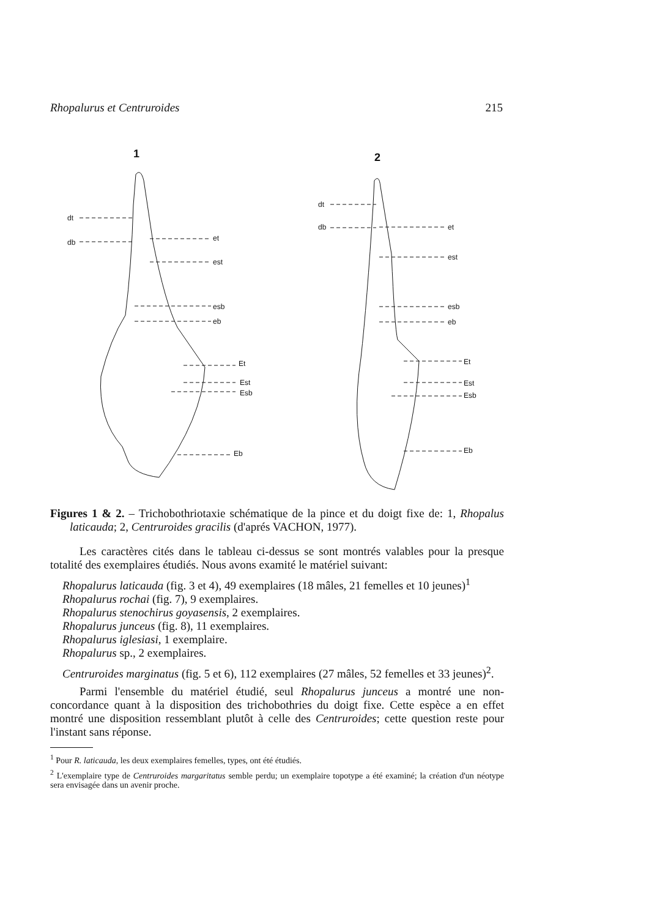Rhopalurus et Centruroides 215
1
2
dt
db
et
est
esb
eb
Et
Est
Esb
Eb
dt
db
et
est
esb
eb
Et
Est
Esb
Eb
Figures 1 & 2. – Trichobothriotaxie schématique de la pince et du doigt fixe de: 1, Rhopalus laticauda; 2, Centruroides gracilis (d'aprés VACHON, 1977).
Les caractères cités dans le tableau ci-dessus se sont montrés valables pour la presque totalité des exemplaires étudiés. Nous avons examité le matériel suivant:
Rhopalurus laticauda (fig. 3 et 4), 49 exemplaires (18 mâles, 21 femelles et 10 jeunes)<sup>1</sup>
Rhopalurus rochai (fig. 7), 9 exemplaires.
Rhopalurus stenochirus goyasensis, 2 exemplaires.
Rhopalurus junceus (fig. 8), 11 exemplaires.
Rhopalurus iglesiasi, 1 exemplaire.
Rhopalurus sp., 2 exemplaires.
Centruroides marginatus (fig. 5 et 6), 112 exemplaires (27 mâles, 52 femelles et 33 jeunes)<sup>2</sup>.
Parmi l'ensemble du matériel étudié, seul Rhopalurus junceus a montré une non-concordance quant à la disposition des trichobothries du doigt fixe. Cette espèce a en effet montré une disposition ressemblant plutôt à celle des Centruroides; cette question reste pour l'instant sans réponse.
<sup>1</sup> Pour R. laticauda, les deux exemplaires femelles, types, ont été étudiés.
<sup>2</sup> L'exemplaire type de Centruroides margaritatus semble perdu; un exemplaire topotype a été examiné; la création d'un néotype sera envisagée dans un avenir proche.